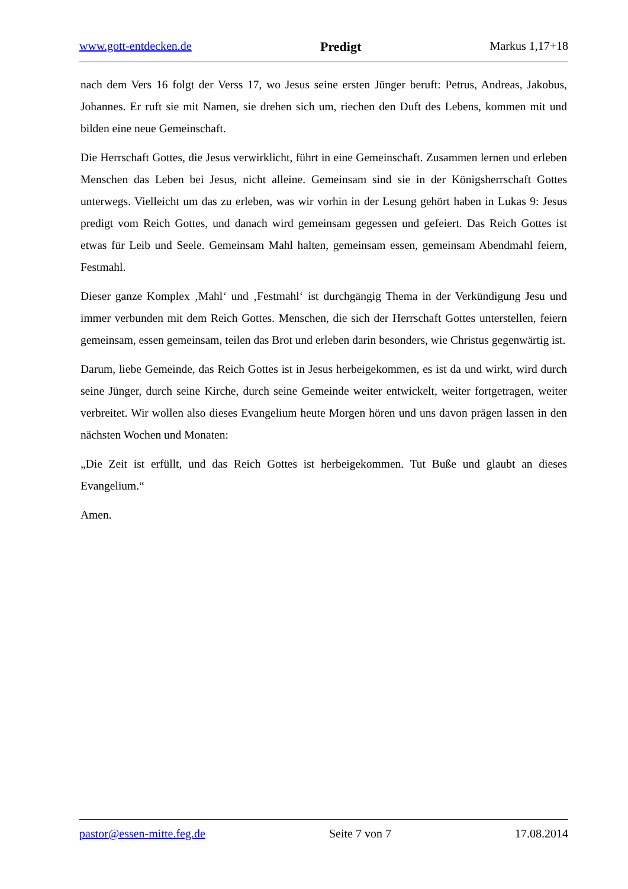www.gott-entdecken.de Predigt Markus 1,17+18
nach dem Vers 16 folgt der Verss 17, wo Jesus seine ersten Jünger beruft: Petrus, Andreas, Jakobus, Johannes. Er ruft sie mit Namen, sie drehen sich um, riechen den Duft des Lebens, kommen mit und bilden eine neue Gemeinschaft.
Die Herrschaft Gottes, die Jesus verwirklicht, führt in eine Gemeinschaft. Zusammen lernen und erleben Menschen das Leben bei Jesus, nicht alleine. Gemeinsam sind sie in der Königsherrschaft Gottes unterwegs. Vielleicht um das zu erleben, was wir vorhin in der Lesung gehört haben in Lukas 9: Jesus predigt vom Reich Gottes, und danach wird gemeinsam gegessen und gefeiert. Das Reich Gottes ist etwas für Leib und Seele. Gemeinsam Mahl halten, gemeinsam essen, gemeinsam Abendmahl feiern, Festmahl.
Dieser ganze Komplex ‚Mahl‘ und ‚Festmahl‘ ist durchgängig Thema in der Verkündigung Jesu und immer verbunden mit dem Reich Gottes. Menschen, die sich der Herrschaft Gottes unterstellen, feiern gemeinsam, essen gemeinsam, teilen das Brot und erleben darin besonders, wie Christus gegenwärtig ist.
Darum, liebe Gemeinde, das Reich Gottes ist in Jesus herbeigekommen, es ist da und wirkt, wird durch seine Jünger, durch seine Kirche, durch seine Gemeinde weiter entwickelt, weiter fortgetragen, weiter verbreitet. Wir wollen also dieses Evangelium heute Morgen hören und uns davon prägen lassen in den nächsten Wochen und Monaten:
„Die Zeit ist erfüllt, und das Reich Gottes ist herbeigekommen. Tut Buße und glaubt an dieses Evangelium.“
Amen.
pastor@essen-mitte.feg.de Seite 7 von 7 17.08.2014